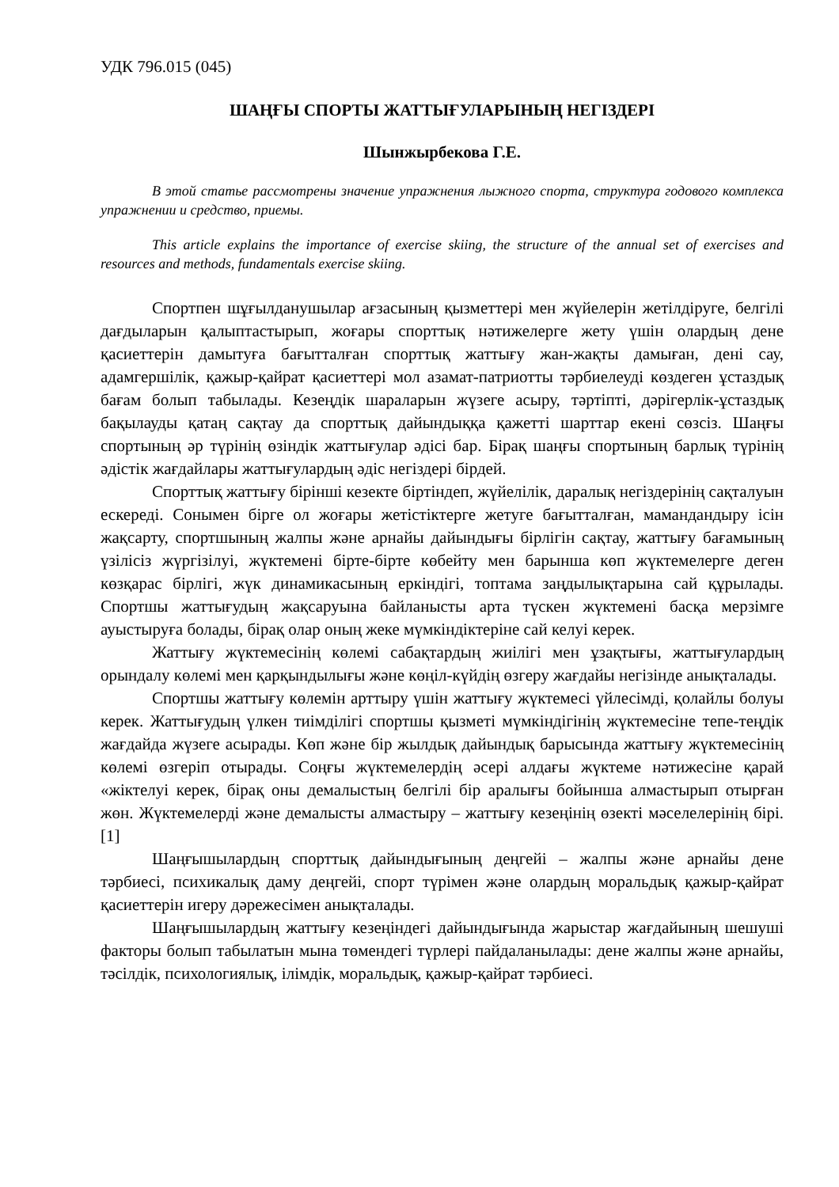УДК 796.015 (045)
ШАҢҒЫ СПОРТЫ ЖАТТЫҒУЛАРЫНЫҢ НЕГІЗДЕРІ
Шынжырбекова Г.Е.
В этой статье рассмотрены значение упражнения лыжного спорта, структура годового комплекса упражнении и средство, приемы.
This article explains the importance of exercise skiing, the structure of the annual set of exercises and resources and methods, fundamentals exercise skiing.
Спортпен шұғылданушылар ағзасының қызметтері мен жүйелерін жетілдіруге, белгілі дағдыларын қалыптастырып, жоғары спорттық нәтижелерге жету үшін олардың дене қасиеттерін дамытуға бағытталған спорттық жаттығу жан-жақты дамыған, дені сау, адамгершілік, қажыр-қайрат қасиеттері мол азамат-патриотты тәрбиелеуді көздеген ұстаздық бағам болып табылады. Кезеңдік шараларын жүзеге асыру, тәртіпті, дәрігерлік-ұстаздық бақылауды қатаң сақтау да спорттық дайындыққа қажетті шарттар екені сөзсіз. Шаңғы спортының әр түрінің өзіндік жаттығулар әдісі бар. Бірақ шаңғы спортының барлық түрінің әдістік жағдайлары жаттығулардың әдіс негіздері бірдей.
Спорттық жаттығу бірінші кезекте біртіндеп, жүйелілік, даралық негіздерінің сақталуын ескереді. Сонымен бірге ол жоғары жетістіктерге жетуге бағытталған, мамандандыру ісін жақсарту, спортшының жалпы және арнайы дайындығы бірлігін сақтау, жаттығу бағамының үзілісіз жүргізілуі, жүктемені бірте-бірте көбейту мен барынша көп жүктемелерге деген көзқарас бірлігі, жүк динамикасының еркіндігі, топтама заңдылықтарына сай құрылады. Спортшы жаттығудың жақсаруына байланысты арта түскен жүктемені басқа мерзімге ауыстыруға болады, бірақ олар оның жеке мүмкіндіктеріне сай келуі керек.
Жаттығу жүктемесінің көлемі сабақтардың жиілігі мен ұзақтығы, жаттығулардың орындалу көлемі мен қарқындылығы және көңіл-күйдің өзгеру жағдайы негізінде анықталады.
Спортшы жаттығу көлемін арттыру үшін жаттығу жүктемесі үйлесімді, қолайлы болуы керек. Жаттығудың үлкен тиімділігі спортшы қызметі мүмкіндігінің жүктемесіне тепе-теңдік жағдайда жүзеге асырады. Көп және бір жылдық дайындық барысында жаттығу жүктемесінің көлемі өзгеріп отырады. Соңғы жүктемелердің әсері алдағы жүктеме нәтижесіне қарай «жіктелуі керек, бірақ оны демалыстың белгілі бір аралығы бойынша алмастырып отырған жөн. Жүктемелерді және демалысты алмастыру – жаттығу кезеңінің өзекті мәселелерінің бірі.[1]
Шаңғышылардың спорттық дайындығының деңгейі – жалпы және арнайы дене тәрбиесі, психикалық даму деңгейі, спорт түрімен және олардың моральдық қажыр-қайрат қасиеттерін игеру дәрежесімен анықталады.
Шаңғышылардың жаттығу кезеңіндегі дайындығында жарыстар жағдайының шешуші факторы болып табылатын мына төмендегі түрлері пайдаланылады: дене жалпы және арнайы, тәсілдік, психологиялық, ілімдік, моральдық, қажыр-қайрат тәрбиесі.